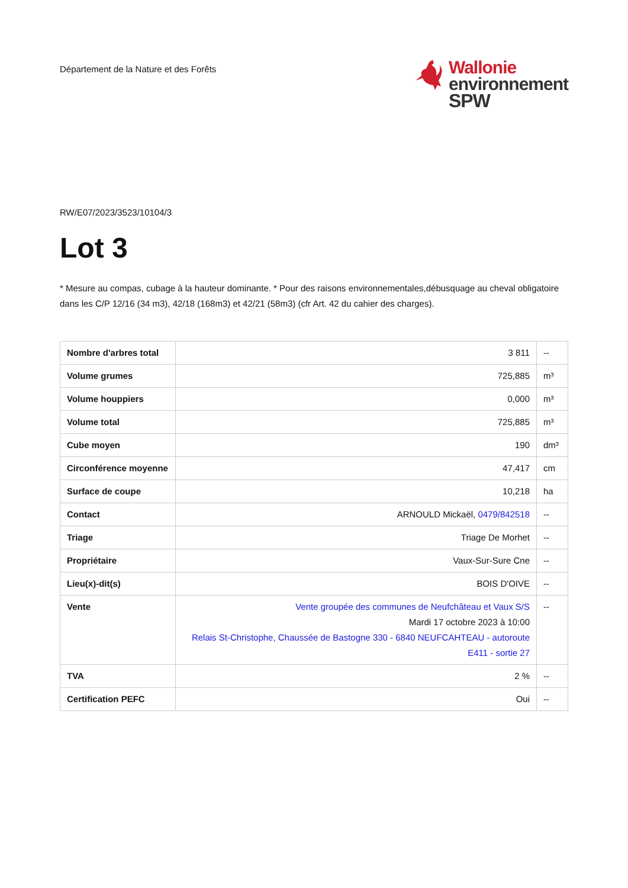Département de la Nature et des Forêts
Wallonie
environnement
SPW
RW/E07/2023/3523/10104/3
Lot 3
* Mesure au compas, cubage à la hauteur dominante. * Pour des raisons environnementales,débusquage au cheval obligatoire dans les C/P 12/16 (34 m3), 42/18 (168m3) et 42/21 (58m3) (cfr Art. 42 du cahier des charges).
| Nombre d'arbres total | 3 811 | -- |
| Volume grumes | 725,885 | m³ |
| Volume houppiers | 0,000 | m³ |
| Volume total | 725,885 | m³ |
| Cube moyen | 190 | dm³ |
| Circonférence moyenne | 47,417 | cm |
| Surface de coupe | 10,218 | ha |
| Contact | ARNOULD Mickaël, 0479/842518 | -- |
| Triage | Triage De Morhet | -- |
| Propriétaire | Vaux-Sur-Sure Cne | -- |
| Lieu(x)-dit(s) | BOIS D'OIVE | -- |
| Vente | Vente groupée des communes de Neufchâteau et Vaux S/S Mardi 17 octobre 2023 à 10:00 Relais St-Christophe, Chaussée de Bastogne 330 - 6840 NEUFCAHTEAU - autoroute E411 - sortie 27 | -- |
| TVA | 2 % | -- |
| Certification PEFC | Oui | -- |